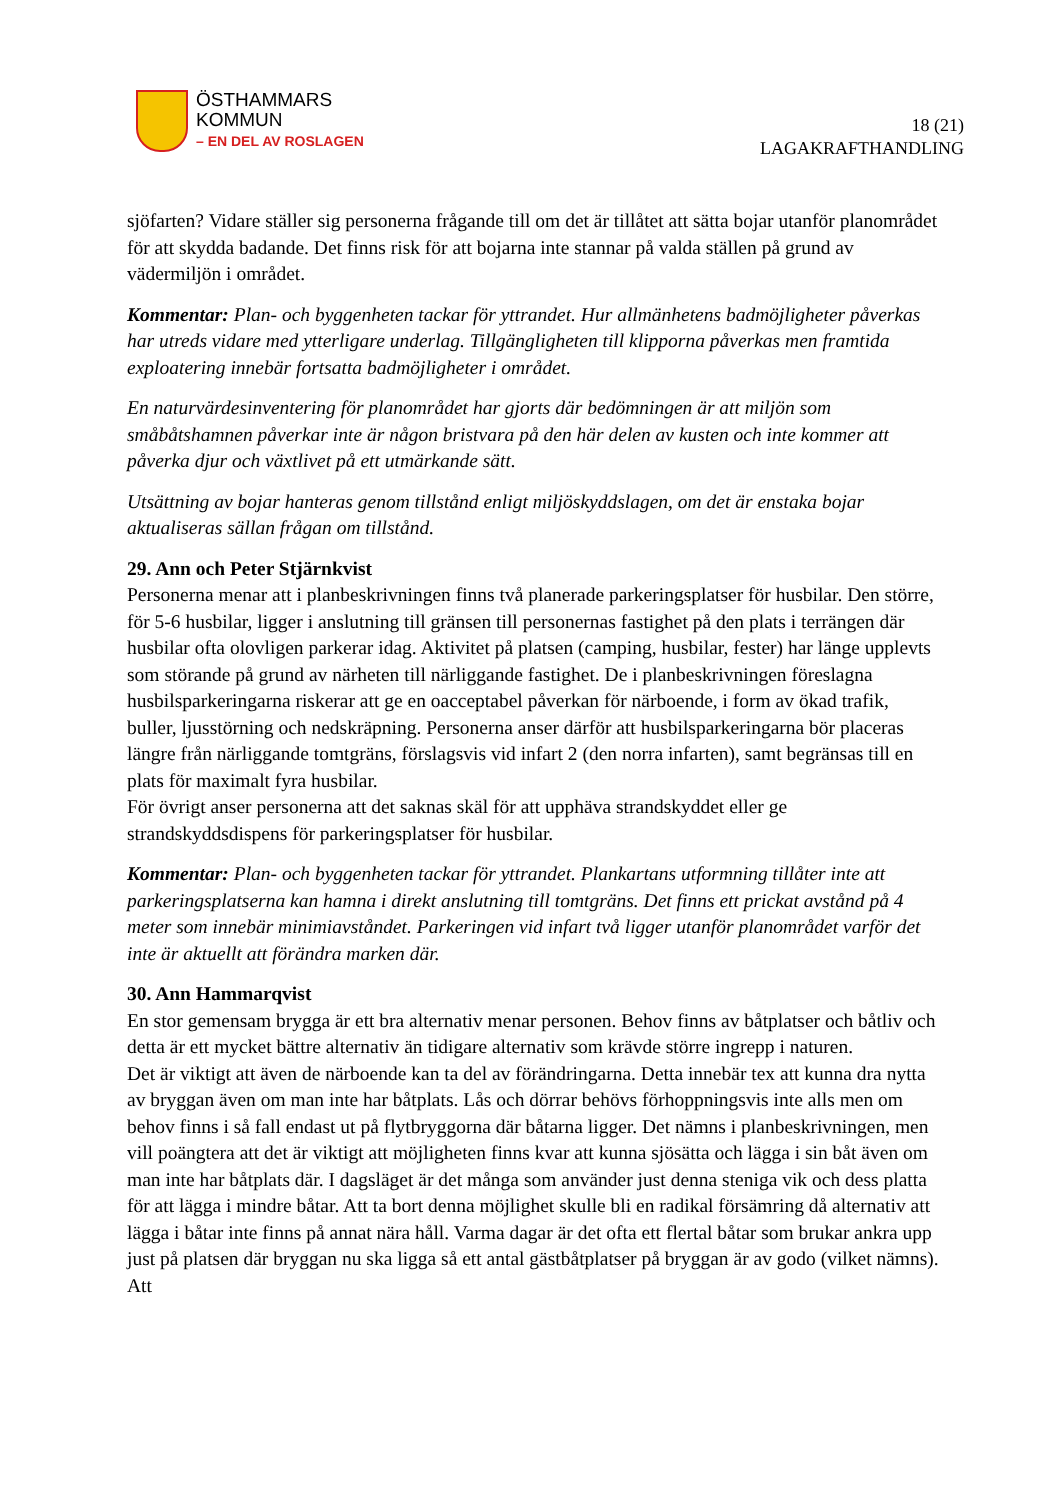ÖSTHAMMARS
KOMMUN
– EN DEL AV ROSLAGEN
18 (21)
LAGAKRAFTHANDLING
sjöfarten? Vidare ställer sig personerna frågande till om det är tillåtet att sätta bojar utanför planområdet för att skydda badande. Det finns risk för att bojarna inte stannar på valda ställen på grund av vädermiljön i området.
Kommentar: Plan- och byggenheten tackar för yttrandet. Hur allmänhetens badmöjligheter påverkas har utreds vidare med ytterligare underlag. Tillgängligheten till klipporna påverkas men framtida exploatering innebär fortsatta badmöjligheter i området.
En naturvärdesinventering för planområdet har gjorts där bedömningen är att miljön som småbåtshamnen påverkar inte är någon bristvara på den här delen av kusten och inte kommer att påverka djur och växtlivet på ett utmärkande sätt.
Utsättning av bojar hanteras genom tillstånd enligt miljöskyddslagen, om det är enstaka bojar aktualiseras sällan frågan om tillstånd.
29. Ann och Peter Stjärnkvist
Personerna menar att i planbeskrivningen finns två planerade parkeringsplatser för husbilar. Den större, för 5-6 husbilar, ligger i anslutning till gränsen till personernas fastighet på den plats i terrängen där husbilar ofta olovligen parkerar idag. Aktivitet på platsen (camping, husbilar, fester) har länge upplevts som störande på grund av närheten till närliggande fastighet. De i planbeskrivningen föreslagna husbilsparkeringarna riskerar att ge en oacceptabel påverkan för närboende, i form av ökad trafik, buller, ljusstörning och nedskräpning. Personerna anser därför att husbilsparkeringarna bör placeras längre från närliggande tomtgräns, förslagsvis vid infart 2 (den norra infarten), samt begränsas till en plats för maximalt fyra husbilar.
För övrigt anser personerna att det saknas skäl för att upphäva strandskyddet eller ge strandskyddsdispens för parkeringsplatser för husbilar.
Kommentar: Plan- och byggenheten tackar för yttrandet. Plankartans utformning tillåter inte att parkeringsplatserna kan hamna i direkt anslutning till tomtgräns. Det finns ett prickat avstånd på 4 meter som innebär minimiavståndet. Parkeringen vid infart två ligger utanför planområdet varför det inte är aktuellt att förändra marken där.
30. Ann Hammarqvist
En stor gemensam brygga är ett bra alternativ menar personen. Behov finns av båtplatser och båtliv och detta är ett mycket bättre alternativ än tidigare alternativ som krävde större ingrepp i naturen.
Det är viktigt att även de närboende kan ta del av förändringarna. Detta innebär tex att kunna dra nytta av bryggan även om man inte har båtplats. Lås och dörrar behövs förhoppningsvis inte alls men om behov finns i så fall endast ut på flytbryggorna där båtarna ligger. Det nämns i planbeskrivningen, men vill poängtera att det är viktigt att möjligheten finns kvar att kunna sjösätta och lägga i sin båt även om man inte har båtplats där. I dagsläget är det många som använder just denna steniga vik och dess platta för att lägga i mindre båtar. Att ta bort denna möjlighet skulle bli en radikal försämring då alternativ att lägga i båtar inte finns på annat nära håll. Varma dagar är det ofta ett flertal båtar som brukar ankra upp just på platsen där bryggan nu ska ligga så ett antal gästbåtplatser på bryggan är av godo (vilket nämns). Att